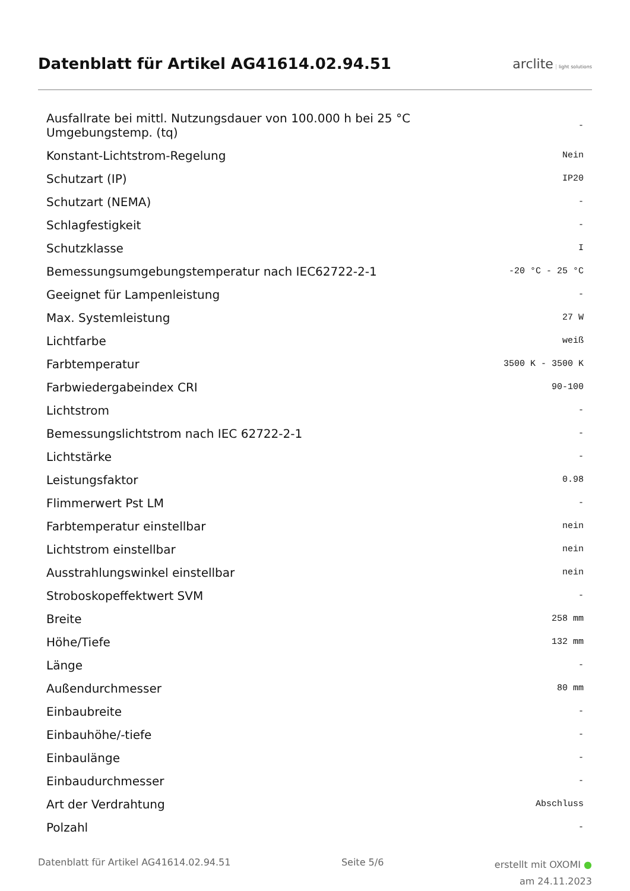Datenblatt für Artikel AG41614.02.94.51
arclite light solutions
| Ausfallrate bei mittl. Nutzungsdauer von 100.000 h bei 25 °C Umgebungstemp. (tq) | - |
| Konstant-Lichtstrom-Regelung | Nein |
| Schutzart (IP) | IP20 |
| Schutzart (NEMA) | - |
| Schlagfestigkeit | - |
| Schutzklasse | I |
| Bemessungsumgebungstemperatur nach IEC62722-2-1 | -20 °C - 25 °C |
| Geeignet für Lampenleistung | - |
| Max. Systemleistung | 27 W |
| Lichtfarbe | weiß |
| Farbtemperatur | 3500 K - 3500 K |
| Farbwiedergabeindex CRI | 90-100 |
| Lichtstrom | - |
| Bemessungslichtstrom nach IEC 62722-2-1 | - |
| Lichtstärke | - |
| Leistungsfaktor | 0.98 |
| Flimmerwert Pst LM | - |
| Farbtemperatur einstellbar | nein |
| Lichtstrom einstellbar | nein |
| Ausstrahlungswinkel einstellbar | nein |
| Stroboskopeffektwert SVM | - |
| Breite | 258 mm |
| Höhe/Tiefe | 132 mm |
| Länge | - |
| Außendurchmesser | 80 mm |
| Einbaubreite | - |
| Einbauhöhe/-tiefe | - |
| Einbaulänge | - |
| Einbaudurchmesser | - |
| Art der Verdrahtung | Abschluss |
| Polzahl | - |
Datenblatt für Artikel AG41614.02.94.51
Seite 5/6
erstellt mit OXOMI ●
am 24.11.2023